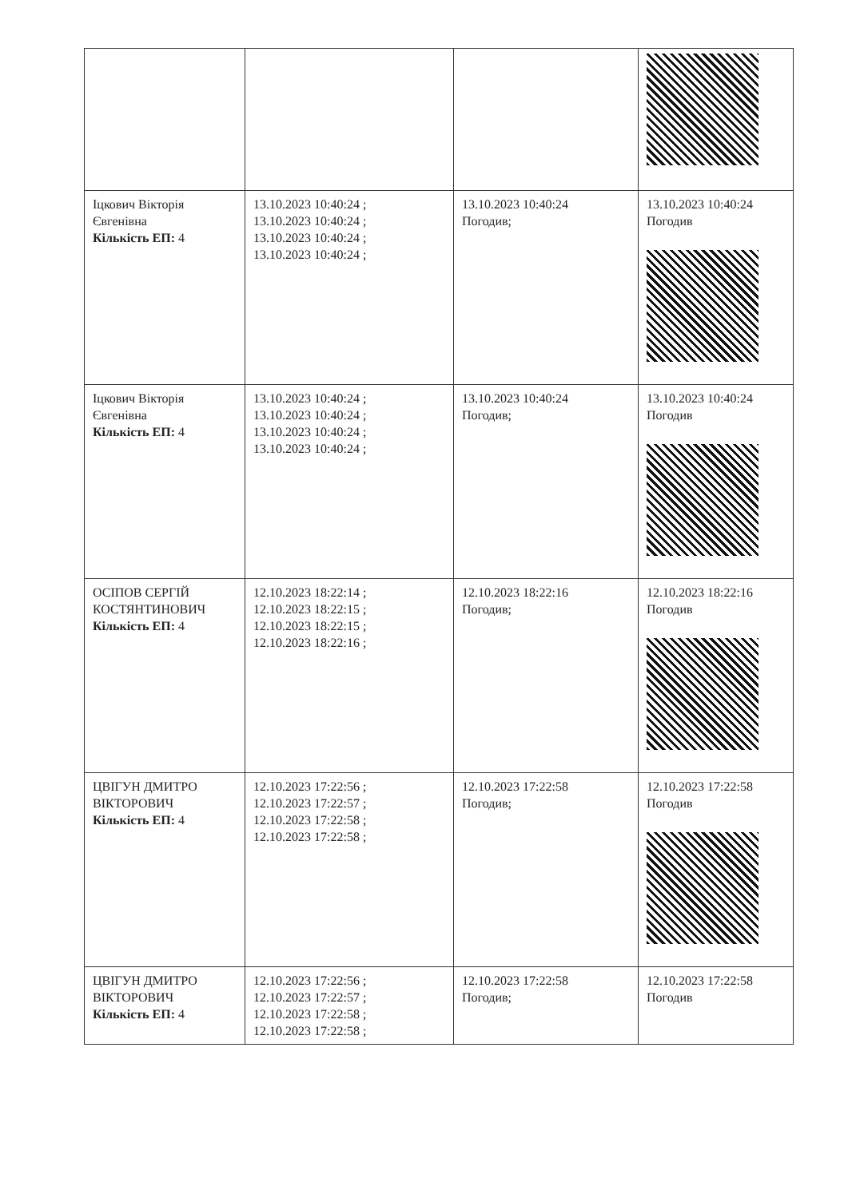| Іцкович Вікторія Євгенівна Кількість ЕП: 4 | 13.10.2023 10:40:24 ; 13.10.2023 10:40:24 ; 13.10.2023 10:40:24 ; 13.10.2023 10:40:24 ; | 13.10.2023 10:40:24 Погодив; | 13.10.2023 10:40:24 Погодив |
| Іцкович Вікторія Євгенівна Кількість ЕП: 4 | 13.10.2023 10:40:24 ; 13.10.2023 10:40:24 ; 13.10.2023 10:40:24 ; 13.10.2023 10:40:24 ; | 13.10.2023 10:40:24 Погодив; | 13.10.2023 10:40:24 Погодив |
| ОСІПОВ СЕРГІЙ КОСТЯНТИНОВИЧ Кількість ЕП: 4 | 12.10.2023 18:22:14 ; 12.10.2023 18:22:15 ; 12.10.2023 18:22:15 ; 12.10.2023 18:22:16 ; | 12.10.2023 18:22:16 Погодив; | 12.10.2023 18:22:16 Погодив |
| ЦВІГУН ДМИТРО ВІКТОРОВИЧ Кількість ЕП: 4 | 12.10.2023 17:22:56 ; 12.10.2023 17:22:57 ; 12.10.2023 17:22:58 ; 12.10.2023 17:22:58 ; | 12.10.2023 17:22:58 Погодив; | 12.10.2023 17:22:58 Погодив |
| ЦВІГУН ДМИТРО ВІКТОРОВИЧ Кількість ЕП: 4 | 12.10.2023 17:22:56 ; 12.10.2023 17:22:57 ; 12.10.2023 17:22:58 ; 12.10.2023 17:22:58 ; | 12.10.2023 17:22:58 Погодив; | 12.10.2023 17:22:58 Погодив |